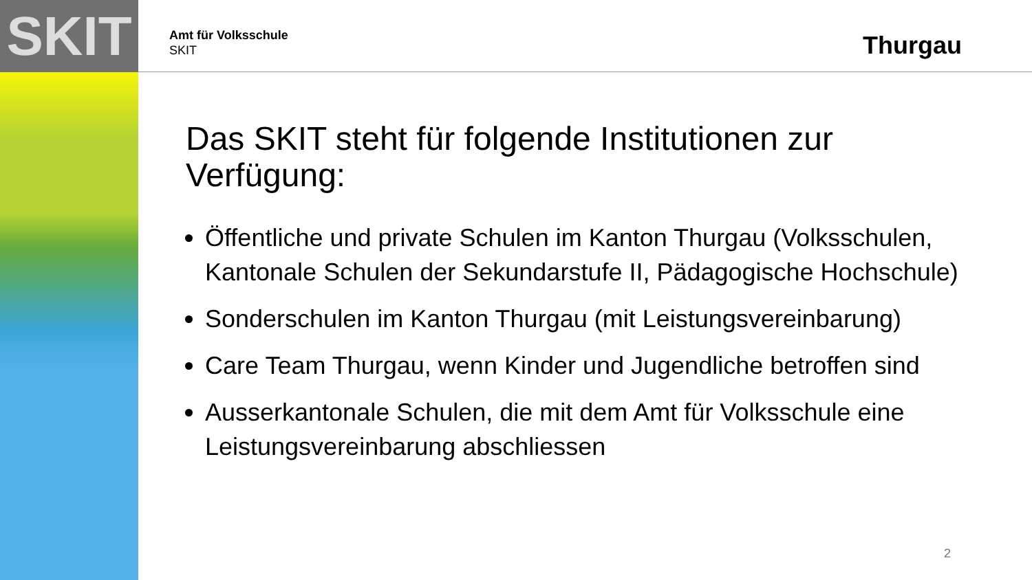SKIT
Amt für Volksschule
SKIT
Thurgau
Das SKIT steht für folgende Institutionen zur Verfügung:
Öffentliche und private Schulen im Kanton Thurgau (Volksschulen, Kantonale Schulen der Sekundarstufe II, Pädagogische Hochschule)
Sonderschulen im Kanton Thurgau (mit Leistungsvereinbarung)
Care Team Thurgau, wenn Kinder und Jugendliche betroffen sind
Ausserkantonale Schulen, die mit dem Amt für Volksschule eine Leistungsvereinbarung abschliessen
2